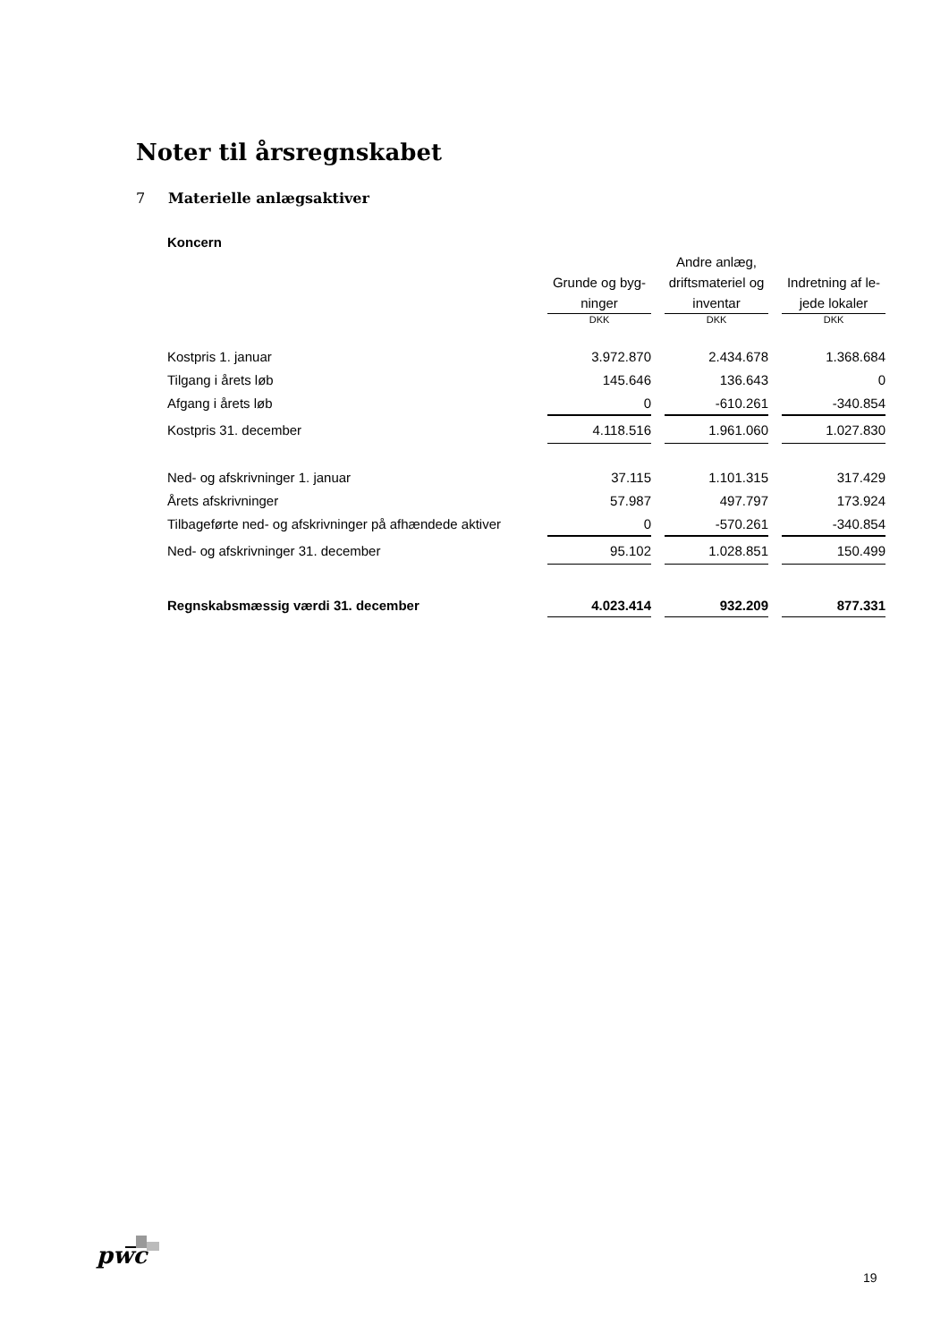Noter til årsregnskabet
7 Materielle anlægsaktiver
Koncern
| | Grunde og byg- ninger | Andre anlæg, driftsmateriel og inventar | Indretning af le- jede lokaler |
| | DKK | DKK | DKK |
| Kostpris 1. januar | 3.972.870 | 2.434.678 | 1.368.684 |
| Tilgang i årets løb | 145.646 | 136.643 | 0 |
| Afgang i årets løb | 0 | -610.261 | -340.854 |
| Kostpris 31. december | 4.118.516 | 1.961.060 | 1.027.830 |
| Ned- og afskrivninger 1. januar | 37.115 | 1.101.315 | 317.429 |
| Årets afskrivninger | 57.987 | 497.797 | 173.924 |
| Tilbageførte ned- og afskrivninger på afhændede aktiver | 0 | -570.261 | -340.854 |
| Ned- og afskrivninger 31. december | 95.102 | 1.028.851 | 150.499 |
| Regnskabsmæssig værdi 31. december | 4.023.414 | 932.209 | 877.331 |
pwc
19